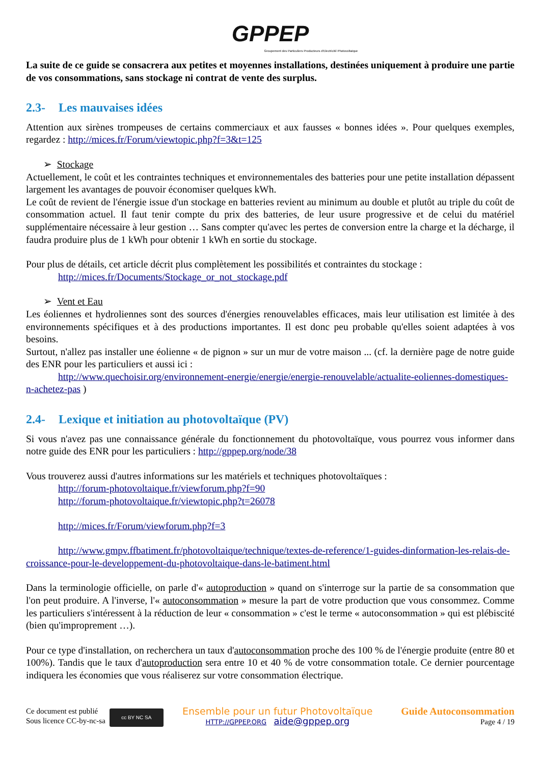GPPEP
Groupement des Particuliers Producteurs d'Electricité Photovoltaïque
La suite de ce guide se consacrera aux petites et moyennes installations, destinées uniquement à produire une partie de vos consommations, sans stockage ni contrat de vente des surplus.
2.3- Les mauvaises idées
Attention aux sirènes trompeuses de certains commerciaux et aux fausses « bonnes idées ». Pour quelques exemples, regardez : http://mices.fr/Forum/viewtopic.php?f=3&t=125
➢ Stockage
Actuellement, le coût et les contraintes techniques et environnementales des batteries pour une petite installation dépassent largement les avantages de pouvoir économiser quelques kWh.
Le coût de revient de l'énergie issue d'un stockage en batteries revient au minimum au double et plutôt au triple du coût de consommation actuel. Il faut tenir compte du prix des batteries, de leur usure progressive et de celui du matériel supplémentaire nécessaire à leur gestion … Sans compter qu'avec les pertes de conversion entre la charge et la décharge, il faudra produire plus de 1 kWh pour obtenir 1 kWh en sortie du stockage.
Pour plus de détails, cet article décrit plus complètement les possibilités et contraintes du stockage :
http://mices.fr/Documents/Stockage_or_not_stockage.pdf
➢ Vent et Eau
Les éoliennes et hydroliennes sont des sources d'énergies renouvelables efficaces, mais leur utilisation est limitée à des environnements spécifiques et à des productions importantes. Il est donc peu probable qu'elles soient adaptées à vos besoins.
Surtout, n'allez pas installer une éolienne « de pignon » sur un mur de votre maison ... (cf. la dernière page de notre guide des ENR pour les particuliers et aussi ici :
http://www.quechoisir.org/environnement-energie/energie/energie-renouvelable/actualite-eoliennes-domestiques-n-achetez-pas )
2.4- Lexique et initiation au photovoltaïque (PV)
Si vous n'avez pas une connaissance générale du fonctionnement du photovoltaïque, vous pourrez vous informer dans notre guide des ENR pour les particuliers : http://gppep.org/node/38
Vous trouverez aussi d'autres informations sur les matériels et techniques photovoltaïques :
http://forum-photovoltaique.fr/viewforum.php?f=90
http://forum-photovoltaique.fr/viewtopic.php?t=26078
http://mices.fr/Forum/viewforum.php?f=3
http://www.gmpv.ffbatiment.fr/photovoltaique/technique/textes-de-reference/1-guides-dinformation-les-relais-de-croissance-pour-le-developpement-du-photovoltaique-dans-le-batiment.html
Dans la terminologie officielle, on parle d'« autoproduction » quand on s'interroge sur la partie de sa consommation que l'on peut produire. A l'inverse, l'« autoconsommation » mesure la part de votre production que vous consommez. Comme les particuliers s'intéressent à la réduction de leur « consommation » c'est le terme « autoconsommation » qui est plébiscité (bien qu'improprement …).
Pour ce type d'installation, on recherchera un taux d'autoconsommation proche des 100 % de l'énergie produite (entre 80 et 100%). Tandis que le taux d'autoproduction sera entre 10 et 40 % de votre consommation totale. Ce dernier pourcentage indiquera les économies que vous réaliserez sur votre consommation électrique.
Ce document est publié
Sous licence CC-by-nc-sa
cc BY NC SA
Ensemble pour un futur Photovoltaïque
HTTP://GPPEP.ORG aide@gppep.org
Guide Autoconsommation
Page 4 / 19